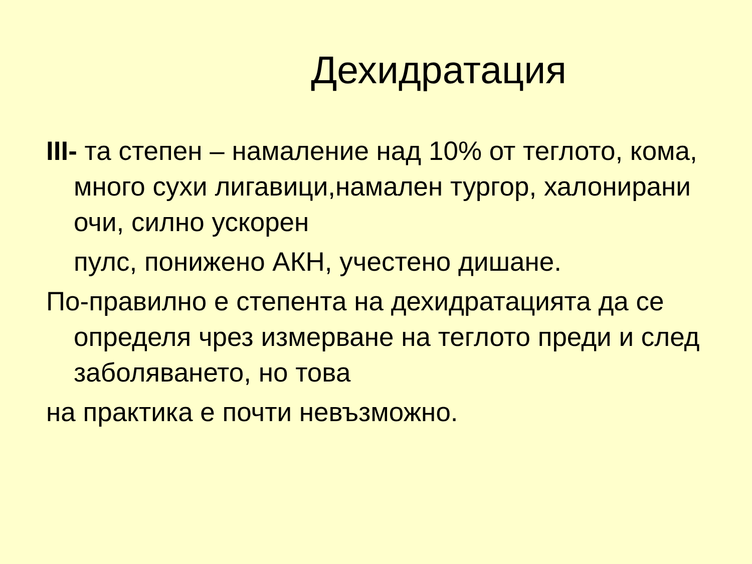Дехидратация
III- та степен – намаление над 10% от теглото, кома, много сухи лигавици,намален тургор, халонирани очи, силно ускорен
пулс, понижено АКН, учестено дишане.
По-правилно е степента на дехидратацията да се определя чрез измерване на теглото преди и след заболяването, но това
на практика е почти невъзможно.